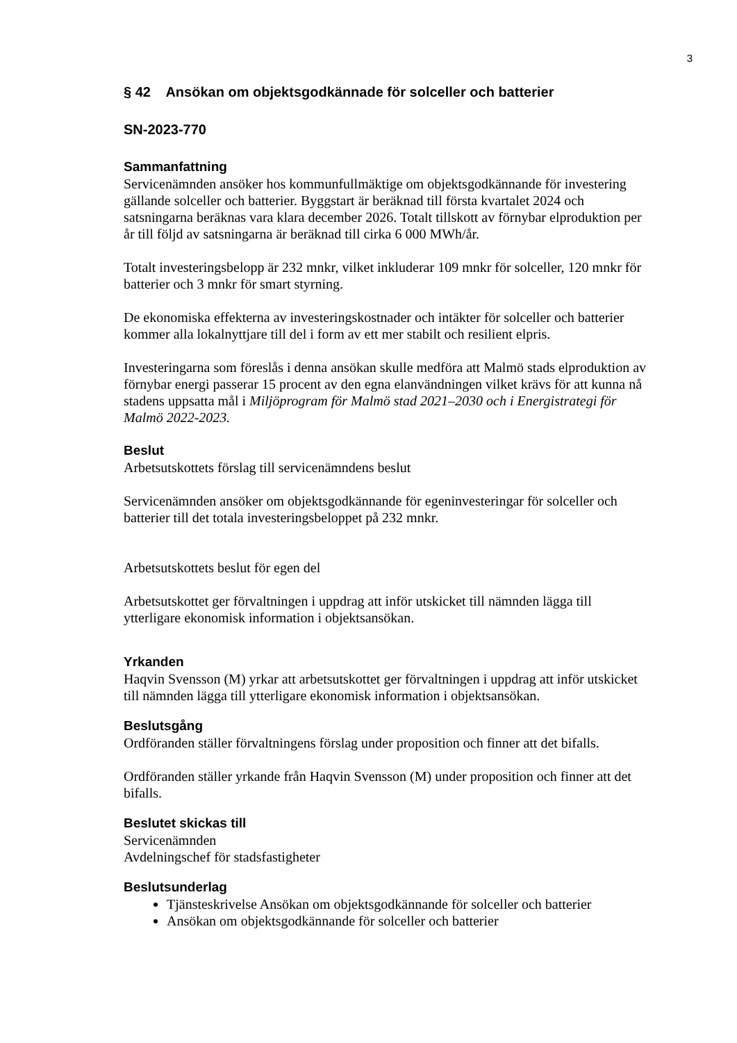3
§ 42 Ansökan om objektsgodkännade för solceller och batterier
SN-2023-770
Sammanfattning
Servicenämnden ansöker hos kommunfullmäktige om objektsgodkännande för investering gällande solceller och batterier. Byggstart är beräknad till första kvartalet 2024 och satsningarna beräknas vara klara december 2026. Totalt tillskott av förnybar elproduktion per år till följd av satsningarna är beräknad till cirka 6 000 MWh/år.
Totalt investeringsbelopp är 232 mnkr, vilket inkluderar 109 mnkr för solceller, 120 mnkr för batterier och 3 mnkr för smart styrning.
De ekonomiska effekterna av investeringskostnader och intäkter för solceller och batterier kommer alla lokalnyttjare till del i form av ett mer stabilt och resilient elpris.
Investeringarna som föreslås i denna ansökan skulle medföra att Malmö stads elproduktion av förnybar energi passerar 15 procent av den egna elanvändningen vilket krävs för att kunna nå stadens uppsatta mål i Miljöprogram för Malmö stad 2021–2030 och i Energistrategi för Malmö 2022-2023.
Beslut
Arbetsutskottets förslag till servicenämndens beslut
Servicenämnden ansöker om objektsgodkännande för egeninvesteringar för solceller och batterier till det totala investeringsbeloppet på 232 mnkr.
Arbetsutskottets beslut för egen del
Arbetsutskottet ger förvaltningen i uppdrag att inför utskicket till nämnden lägga till ytterligare ekonomisk information i objektsansökan.
Yrkanden
Haqvin Svensson (M) yrkar att arbetsutskottet ger förvaltningen i uppdrag att inför utskicket till nämnden lägga till ytterligare ekonomisk information i objektsansökan.
Beslutsgång
Ordföranden ställer förvaltningens förslag under proposition och finner att det bifalls.
Ordföranden ställer yrkande från Haqvin Svensson (M) under proposition och finner att det bifalls.
Beslutet skickas till
Servicenämnden
Avdelningschef för stadsfastigheter
Beslutsunderlag
Tjänsteskrivelse Ansökan om objektsgodkännande för solceller och batterier
Ansökan om objektsgodkännande för solceller och batterier